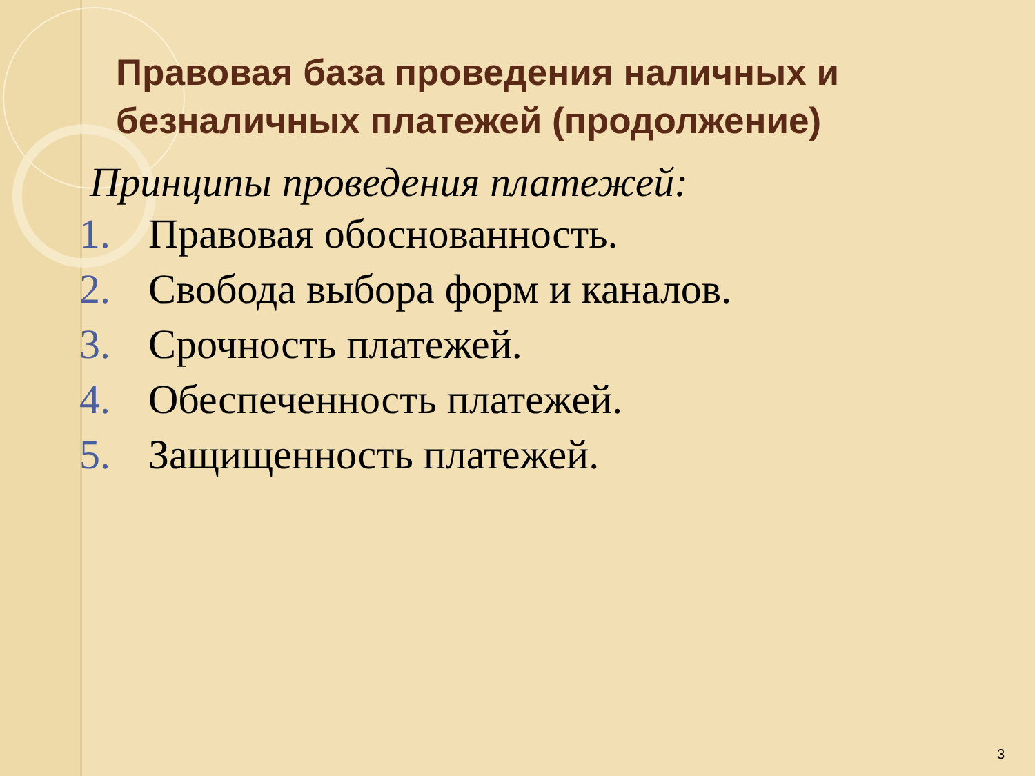Правовая база проведения наличных и безналичных платежей (продолжение)
Принципы проведения платежей:
1. Правовая обоснованность.
2. Свобода выбора форм и каналов.
3. Срочность платежей.
4. Обеспеченность платежей.
5. Защищенность платежей.
3